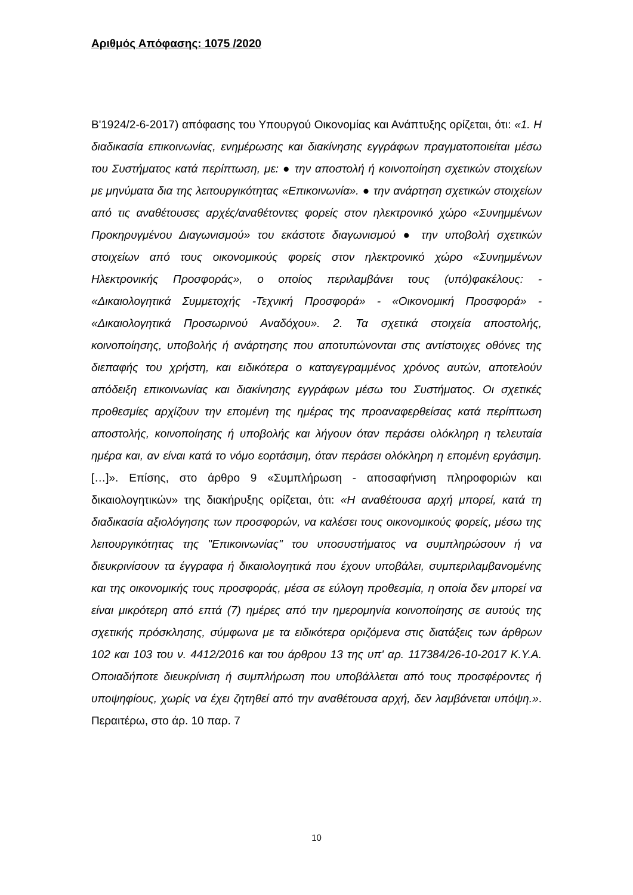Αριθμός Απόφασης: 1075 /2020
Β'1924/2-6-2017) απόφασης του Υπουργού Οικονομίας και Ανάπτυξης ορίζεται, ότι: «1. Η διαδικασία επικοινωνίας, ενημέρωσης και διακίνησης εγγράφων πραγματοποιείται μέσω του Συστήματος κατά περίπτωση, με: ● την αποστολή ή κοινοποίηση σχετικών στοιχείων με μηνύματα δια της λειτουργικότητας «Επικοινωνία». ● την ανάρτηση σχετικών στοιχείων από τις αναθέτουσες αρχές/αναθέτοντες φορείς στον ηλεκτρονικό χώρο «Συνημμένων Προκηρυγμένου Διαγωνισμού» του εκάστοτε διαγωνισμού ● την υποβολή σχετικών στοιχείων από τους οικονομικούς φορείς στον ηλεκτρονικό χώρο «Συνημμένων Ηλεκτρονικής Προσφοράς», ο οποίος περιλαμβάνει τους (υπό)φακέλους: - «Δικαιολογητικά Συμμετοχής -Τεχνική Προσφορά» - «Οικονομική Προσφορά» - «Δικαιολογητικά Προσωρινού Αναδόχου». 2. Τα σχετικά στοιχεία αποστολής, κοινοποίησης, υποβολής ή ανάρτησης που αποτυπώνονται στις αντίστοιχες οθόνες της διεπαφής του χρήστη, και ειδικότερα ο καταγεγραμμένος χρόνος αυτών, αποτελούν απόδειξη επικοινωνίας και διακίνησης εγγράφων μέσω του Συστήματος. Οι σχετικές προθεσμίες αρχίζουν την επομένη της ημέρας της προαναφερθείσας κατά περίπτωση αποστολής, κοινοποίησης ή υποβολής και λήγουν όταν περάσει ολόκληρη η τελευταία ημέρα και, αν είναι κατά το νόμο εορτάσιμη, όταν περάσει ολόκληρη η επομένη εργάσιμη. […]». Επίσης, στο άρθρο 9 «Συμπλήρωση - αποσαφήνιση πληροφοριών και δικαιολογητικών» της διακήρυξης ορίζεται, ότι: «Η αναθέτουσα αρχή μπορεί, κατά τη διαδικασία αξιολόγησης των προσφορών, να καλέσει τους οικονομικούς φορείς, μέσω της λειτουργικότητας της "Επικοινωνίας" του υποσυστήματος να συμπληρώσουν ή να διευκρινίσουν τα έγγραφα ή δικαιολογητικά που έχουν υποβάλει, συμπεριλαμβανομένης και της οικονομικής τους προσφοράς, μέσα σε εύλογη προθεσμία, η οποία δεν μπορεί να είναι μικρότερη από επτά (7) ημέρες από την ημερομηνία κοινοποίησης σε αυτούς της σχετικής πρόσκλησης, σύμφωνα με τα ειδικότερα οριζόμενα στις διατάξεις των άρθρων 102 και 103 του ν. 4412/2016 και του άρθρου 13 της υπ' αρ. 117384/26-10-2017 Κ.Υ.Α. Οποιαδήποτε διευκρίνιση ή συμπλήρωση που υποβάλλεται από τους προσφέροντες ή υποψηφίους, χωρίς να έχει ζητηθεί από την αναθέτουσα αρχή, δεν λαμβάνεται υπόψη.». Περαιτέρω, στο άρ. 10 παρ. 7
10